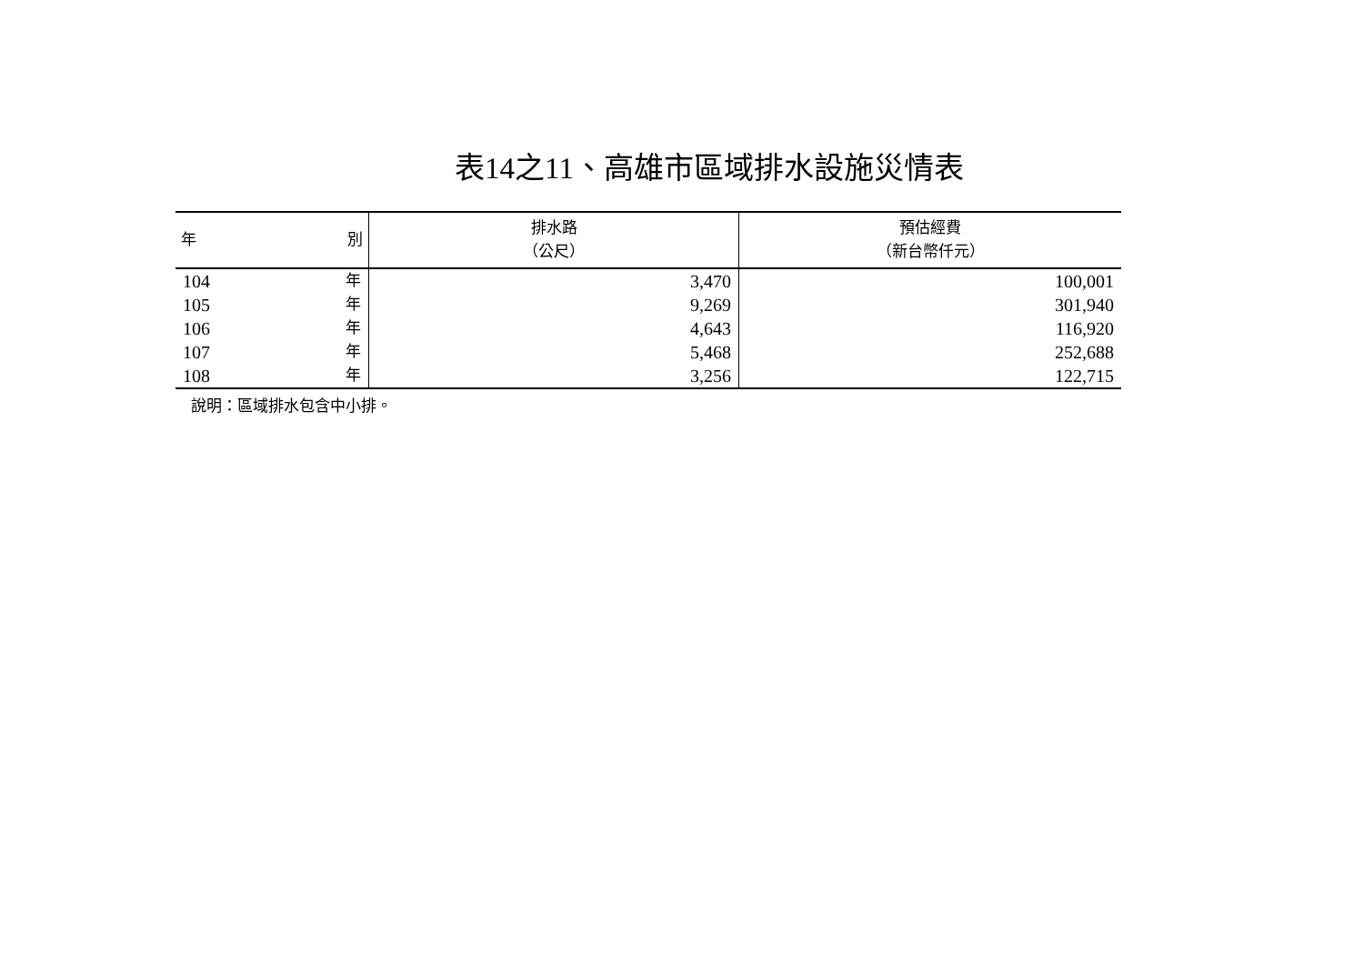表14之11、高雄市區域排水設施災情表
| 年 別 | 排水路 （公尺） | 預估經費 （新台幣仟元） |
| --- | --- | --- |
| 104 年 | 3,470 | 100,001 |
| 105 年 | 9,269 | 301,940 |
| 106 年 | 4,643 | 116,920 |
| 107 年 | 5,468 | 252,688 |
| 108 年 | 3,256 | 122,715 |
說明：區域排水包含中小排。